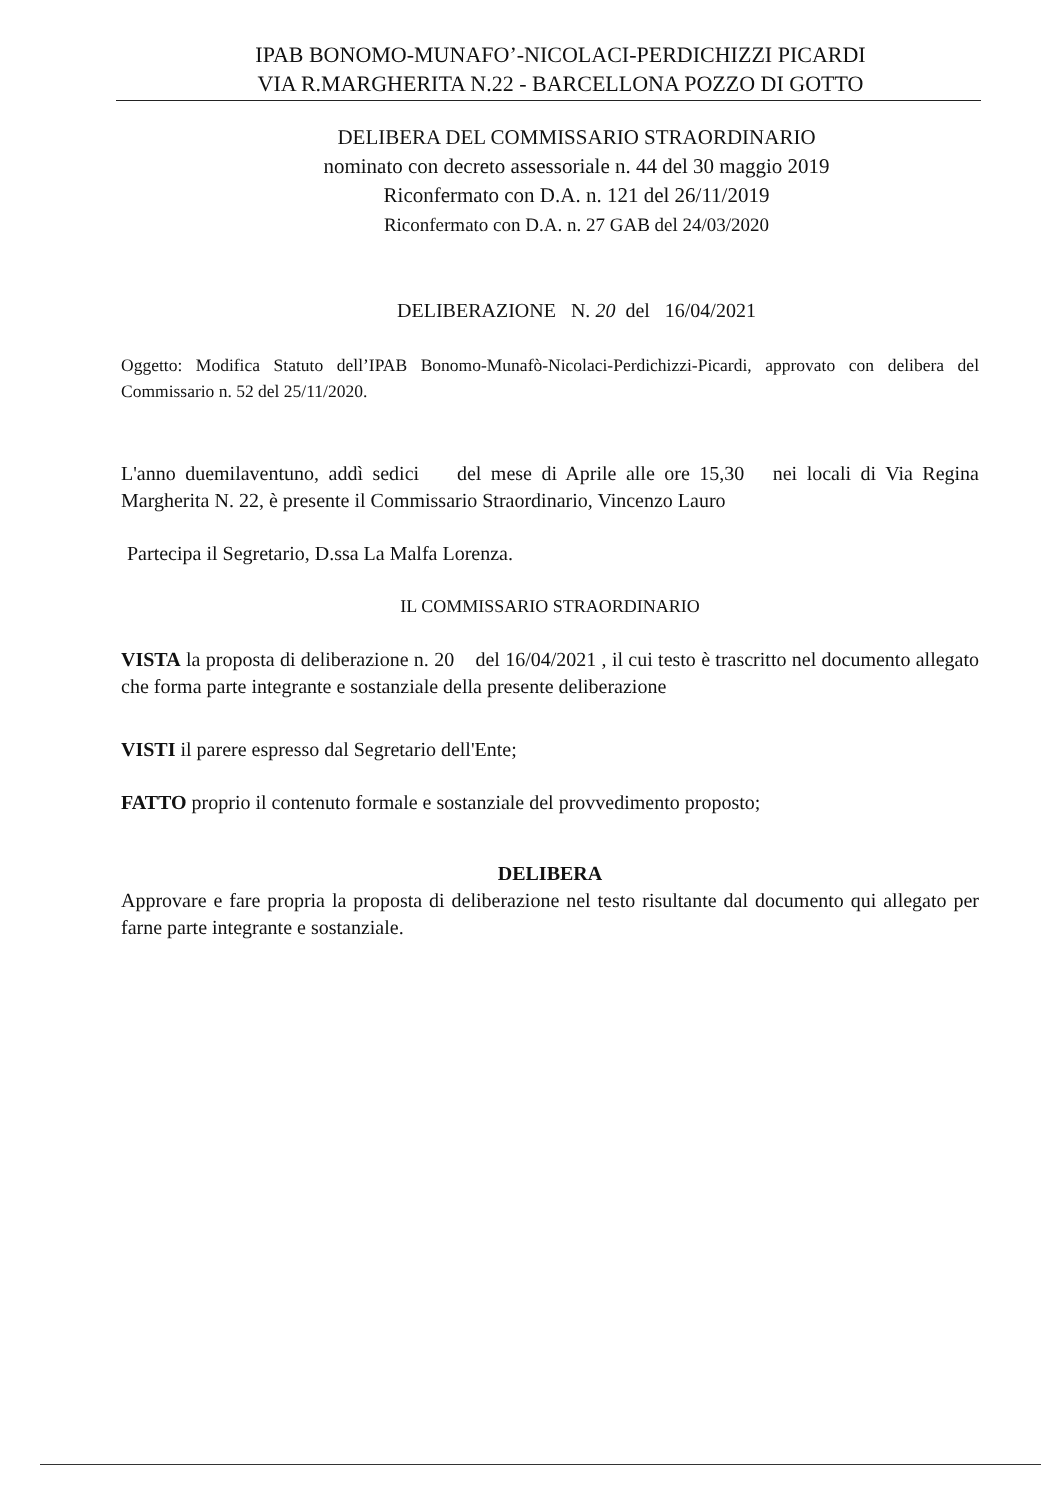IPAB BONOMO-MUNAFO’-NICOLACI-PERDICHIZZI PICARDI
VIA R.MARGHERITA N.22 - BARCELLONA POZZO DI GOTTO
DELIBERA DEL COMMISSARIO STRAORDINARIO
nominato con decreto assessoriale n. 44 del 30 maggio 2019
Riconfermato con D.A. n. 121 del 26/11/2019
Riconfermato con D.A. n. 27 GAB del 24/03/2020
DELIBERAZIONE N. 20 del 16/04/2021
Oggetto: Modifica Statuto dell’IPAB Bonomo-Munafò-Nicolaci-Perdichizzi-Picardi, approvato con delibera del Commissario n. 52 del 25/11/2020.
L'anno duemilaventuno, addì sedici del mese di Aprile alle ore 15,30 nei locali di Via Regina Margherita N. 22, è presente il Commissario Straordinario, Vincenzo Lauro
Partecipa il Segretario, D.ssa La Malfa Lorenza.
IL COMMISSARIO STRAORDINARIO
VISTA la proposta di deliberazione n. 20 del 16/04/2021 , il cui testo è trascritto nel documento allegato che forma parte integrante e sostanziale della presente deliberazione
VISTI il parere espresso dal Segretario dell'Ente;
FATTO proprio il contenuto formale e sostanziale del provvedimento proposto;
DELIBERA
Approvare e fare propria la proposta di deliberazione nel testo risultante dal documento qui allegato per farne parte integrante e sostanziale.